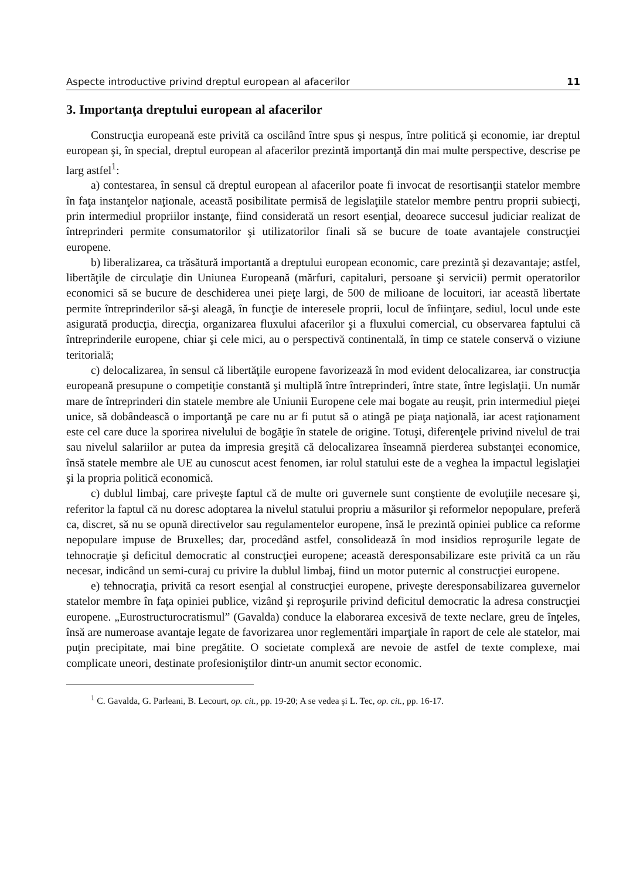Aspecte introductive privind dreptul european al afacerilor 11
3. Importanţa dreptului european al afacerilor
Construcţia europeană este privită ca oscilând între spus şi nespus, între politică şi economie, iar dreptul european şi, în special, dreptul european al afacerilor prezintă importanţă din mai multe perspective, descrise pe larg astfel<sup>1</sup>:
a) contestarea, în sensul că dreptul european al afacerilor poate fi invocat de resortisanţii statelor membre în faţa instanţelor naţionale, această posibilitate permisă de legislaţiile statelor membre pentru proprii subiecţi, prin intermediul propriilor instanţe, fiind considerată un resort esenţial, deoarece succesul judiciar realizat de întreprinderi permite consumatorilor şi utilizatorilor finali să se bucure de toate avantajele construcţiei europene.
b) liberalizarea, ca trăsătură importantă a dreptului european economic, care prezintă şi dezavantaje; astfel, libertăţile de circulaţie din Uniunea Europeană (mărfuri, capitaluri, persoane şi servicii) permit operatorilor economici să se bucure de deschiderea unei pieţe largi, de 500 de milioane de locuitori, iar această libertate permite întreprinderilor să-şi aleagă, în funcţie de interesele proprii, locul de înfiinţare, sediul, locul unde este asigurată producţia, direcţia, organizarea fluxului afacerilor şi a fluxului comercial, cu observarea faptului că întreprinderile europene, chiar şi cele mici, au o perspectivă continentală, în timp ce statele conservă o viziune teritorială;
c) delocalizarea, în sensul că libertăţile europene favorizează în mod evident delocalizarea, iar construcţia europeană presupune o competiţie constantă şi multiplă între întreprinderi, între state, între legislaţii. Un număr mare de întreprinderi din statele membre ale Uniunii Europene cele mai bogate au reuşit, prin intermediul pieţei unice, să dobândească o importanţă pe care nu ar fi putut să o atingă pe piaţa naţională, iar acest raţionament este cel care duce la sporirea nivelului de bogăţie în statele de origine. Totuşi, diferenţele privind nivelul de trai sau nivelul salariilor ar putea da impresia greşită că delocalizarea înseamnă pierderea substanţei economice, însă statele membre ale UE au cunoscut acest fenomen, iar rolul statului este de a veghea la impactul legislaţiei şi la propria politică economică.
c) dublul limbaj, care priveşte faptul că de multe ori guvernele sunt conştiente de evoluţiile necesare şi, referitor la faptul că nu doresc adoptarea la nivelul statului propriu a măsurilor şi reformelor nepopulare, preferă ca, discret, să nu se opună directivelor sau regulamentelor europene, însă le prezintă opiniei publice ca reforme nepopulare impuse de Bruxelles; dar, procedând astfel, consolidează în mod insidios reproşurile legate de tehnocraţie şi deficitul democratic al construcţiei europene; această deresponsabilizare este privită ca un rău necesar, indicând un semi-curaj cu privire la dublul limbaj, fiind un motor puternic al construcţiei europene.
e) tehnocraţia, privită ca resort esenţial al construcţiei europene, priveşte deresponsabilizarea guvernelor statelor membre în faţa opiniei publice, vizând şi reproşurile privind deficitul democratic la adresa construcţiei europene. „Eurostructurocratismul” (Gavalda) conduce la elaborarea excesivă de texte neclare, greu de înţeles, însă are numeroase avantaje legate de favorizarea unor reglementări imparţiale în raport de cele ale statelor, mai puţin precipitate, mai bine pregătite. O societate complexă are nevoie de astfel de texte complexe, mai complicate uneori, destinate profesioniştilor dintr-un anumit sector economic.
<sup>1</sup> C. Gavalda, G. Parleani, B. Lecourt, op. cit., pp. 19-20; A se vedea şi L. Tec, op. cit., pp. 16-17.